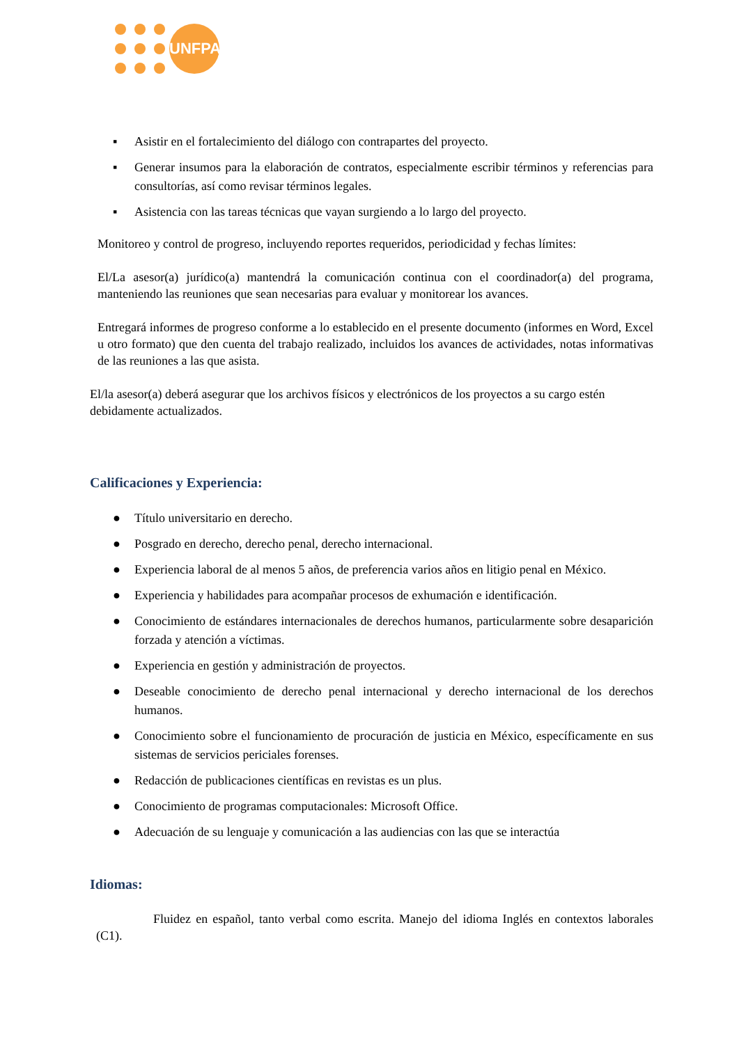UNFPA
▪ Asistir en el fortalecimiento del diálogo con contrapartes del proyecto.
▪ Generar insumos para la elaboración de contratos, especialmente escribir términos y referencias para consultorías, así como revisar términos legales.
▪ Asistencia con las tareas técnicas que vayan surgiendo a lo largo del proyecto.
Monitoreo y control de progreso, incluyendo reportes requeridos, periodicidad y fechas límites:
El/La asesor(a) jurídico(a) mantendrá la comunicación continua con el coordinador(a) del programa, manteniendo las reuniones que sean necesarias para evaluar y monitorear los avances.
Entregará informes de progreso conforme a lo establecido en el presente documento (informes en Word, Excel u otro formato) que den cuenta del trabajo realizado, incluidos los avances de actividades, notas informativas de las reuniones a las que asista.
El/la asesor(a) deberá asegurar que los archivos físicos y electrónicos de los proyectos a su cargo estén debidamente actualizados.
Calificaciones y Experiencia:
● Título universitario en derecho.
● Posgrado en derecho, derecho penal, derecho internacional.
● Experiencia laboral de al menos 5 años, de preferencia varios años en litigio penal en México.
● Experiencia y habilidades para acompañar procesos de exhumación e identificación.
● Conocimiento de estándares internacionales de derechos humanos, particularmente sobre desaparición forzada y atención a víctimas.
● Experiencia en gestión y administración de proyectos.
● Deseable conocimiento de derecho penal internacional y derecho internacional de los derechos humanos.
● Conocimiento sobre el funcionamiento de procuración de justicia en México, específicamente en sus sistemas de servicios periciales forenses.
● Redacción de publicaciones científicas en revistas es un plus.
● Conocimiento de programas computacionales: Microsoft Office.
● Adecuación de su lenguaje y comunicación a las audiencias con las que se interactúa
Idiomas:
Fluidez en español, tanto verbal como escrita. Manejo del idioma Inglés en contextos laborales (C1).